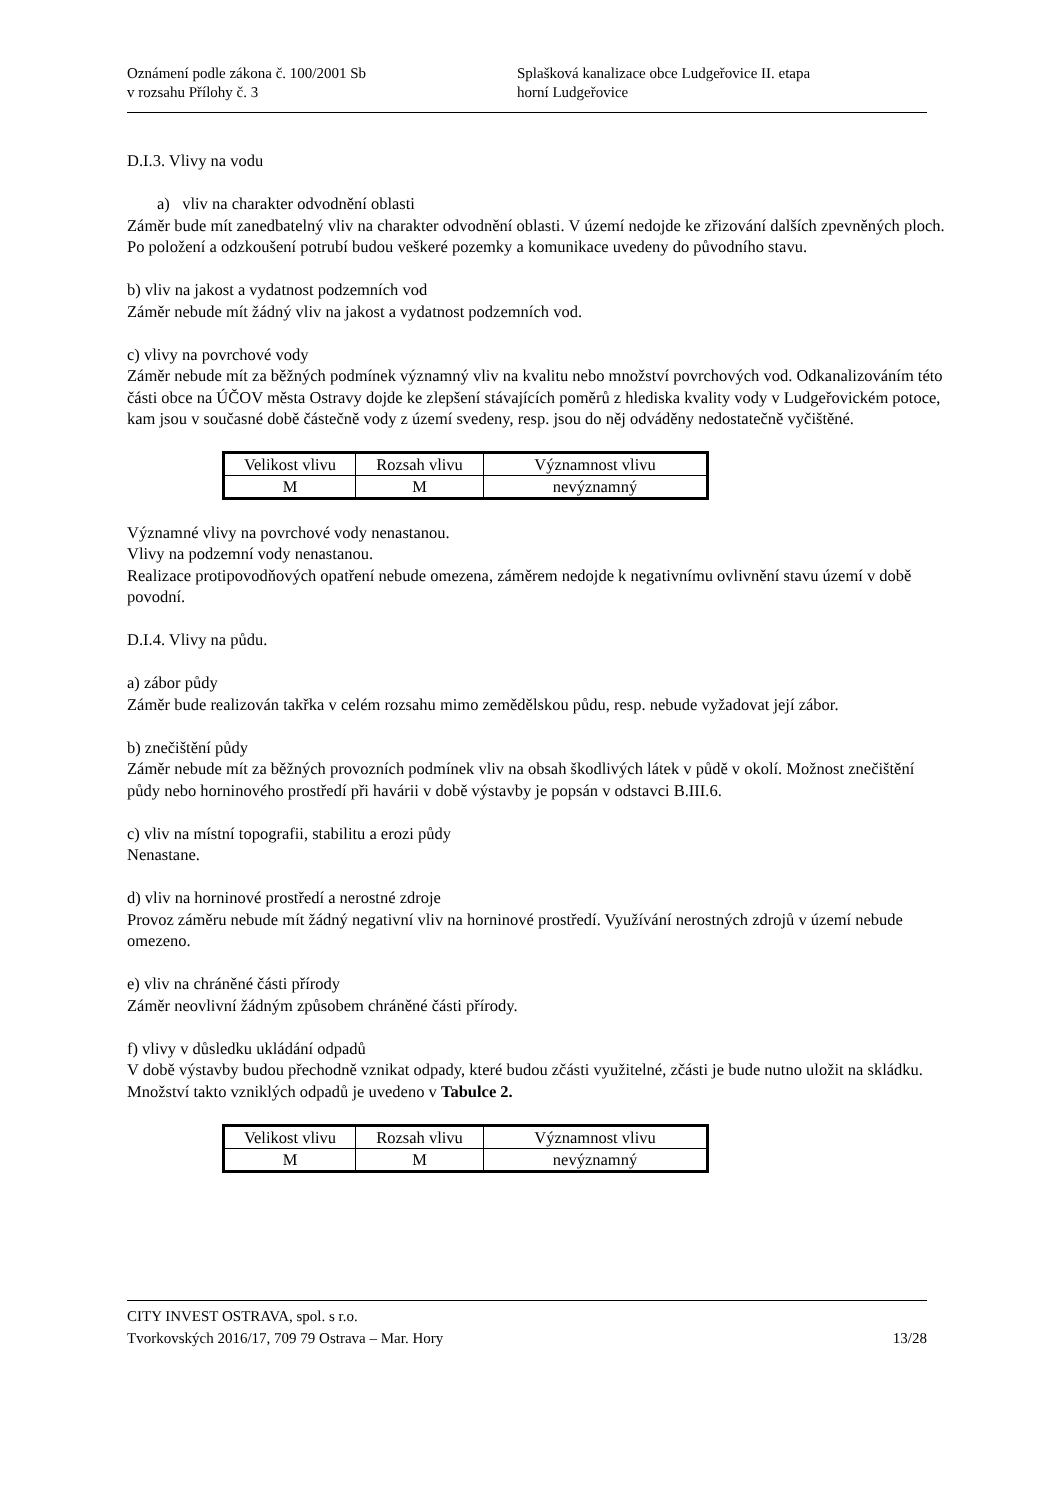Oznámení podle zákona č. 100/2001 Sb Splašková kanalizace obce Ludgeřovice II. etapa
v rozsahu Přílohy č. 3 horní Ludgeřovice
D.I.3. Vlivy na vodu
a) vliv na charakter odvodnění oblasti
Záměr bude mít zanedbatelný vliv na charakter odvodnění oblasti. V území nedojde ke zřizování dalších zpevněných ploch. Po položení a odzkoušení potrubí budou veškeré pozemky a komunikace uvedeny do původního stavu.
b) vliv na jakost a vydatnost podzemních vod
Záměr nebude mít žádný vliv na jakost a vydatnost podzemních vod.
c) vlivy na povrchové vody
Záměr nebude mít za běžných podmínek významný vliv na kvalitu nebo množství povrchových vod. Odkanalizováním této části obce na ÚČOV města Ostravy dojde ke zlepšení stávajících poměrů z hlediska kvality vody v Ludgeřovickém potoce, kam jsou v současné době částečně vody z území svedeny, resp. jsou do něj odváděny nedostatečně vyčištěné.
| Velikost vlivu | Rozsah vlivu | Významnost vlivu |
| M | M | nevýznamný |
Významné vlivy na povrchové vody nenastanou.
Vlivy na podzemní vody nenastanou.
Realizace protipovodňových opatření nebude omezena, záměrem nedojde k negativnímu ovlivnění stavu území v době povodní.
D.I.4. Vlivy na půdu.
a) zábor půdy
Záměr bude realizován takřka v celém rozsahu mimo zemědělskou půdu, resp. nebude vyžadovat její zábor.
b) znečištění půdy
Záměr nebude mít za běžných provozních podmínek vliv na obsah škodlivých látek v půdě v okolí. Možnost znečištění půdy nebo horninového prostředí při havárii v době výstavby je popsán v odstavci B.III.6.
c) vliv na místní topografii, stabilitu a erozi půdy
Nenastane.
d) vliv na horninové prostředí a nerostné zdroje
Provoz záměru nebude mít žádný negativní vliv na horninové prostředí. Využívání nerostných zdrojů v území nebude omezeno.
e) vliv na chráněné části přírody
Záměr neovlivní žádným způsobem chráněné části přírody.
f) vlivy v důsledku ukládání odpadů
V době výstavby budou přechodně vznikat odpady, které budou zčásti využitelné, zčásti je bude nutno uložit na skládku. Množství takto vzniklých odpadů je uvedeno v Tabulce 2.
| Velikost vlivu | Rozsah vlivu | Významnost vlivu |
| M | M | nevýznamný |
CITY INVEST OSTRAVA, spol. s r.o.
Tvorkovských 2016/17, 709 79 Ostrava – Mar. Hory 13/28